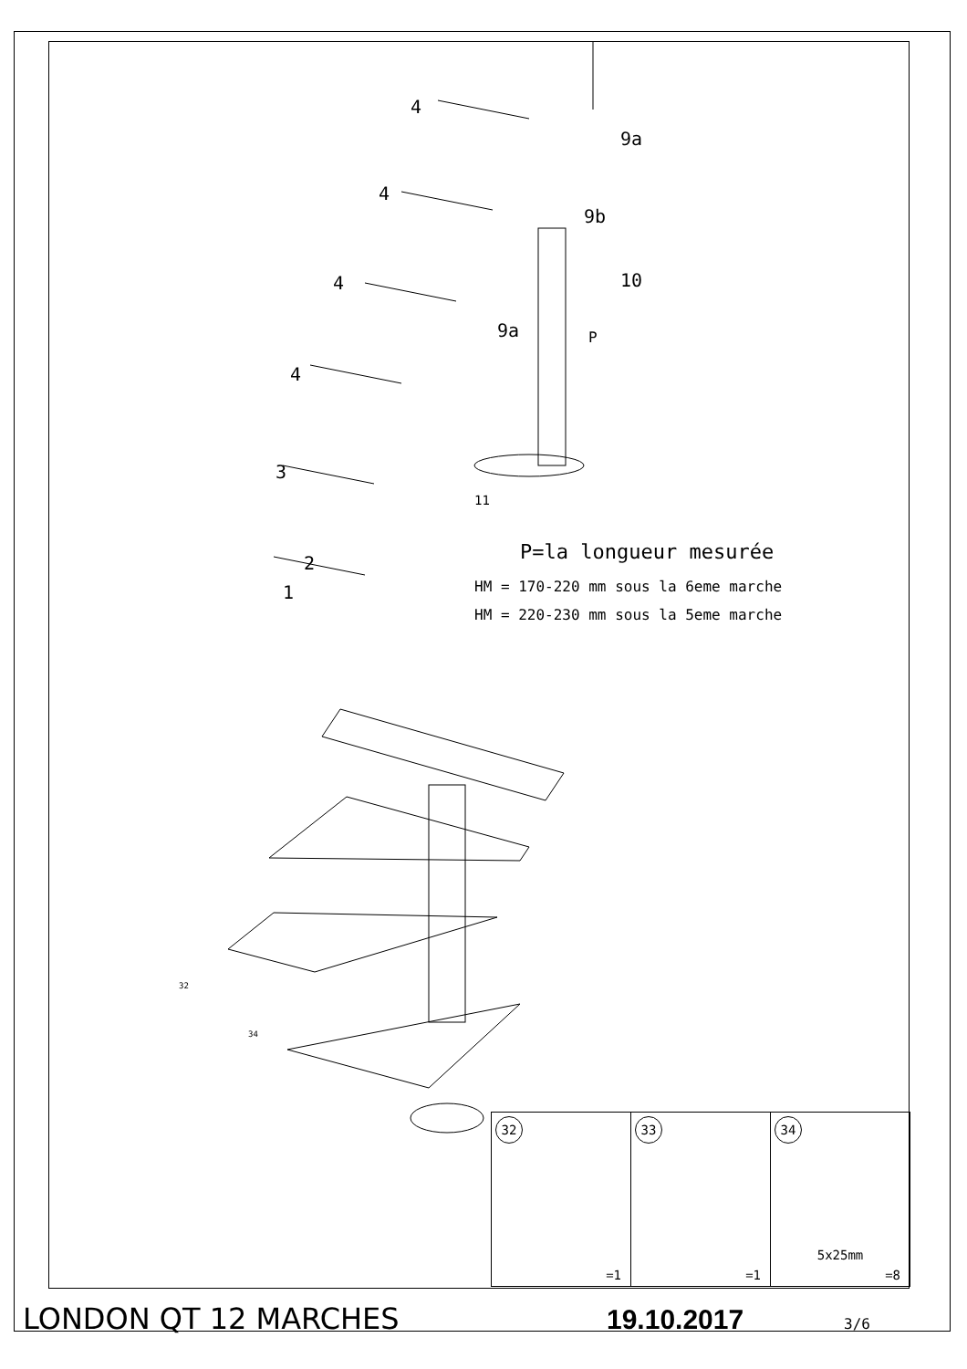4
9a
4
9b
10
4
9a P
4
3
11
2
1
32
34
P=la longueur mesurée
HM = 170-220 mm sous la 6eme marche
HM = 220-230 mm sous la 5eme marche
| 32 =1 | 33 =1 | 34 5x25mm =8 |
LONDON QT 12 MARCHES 19.10.2017 3/6